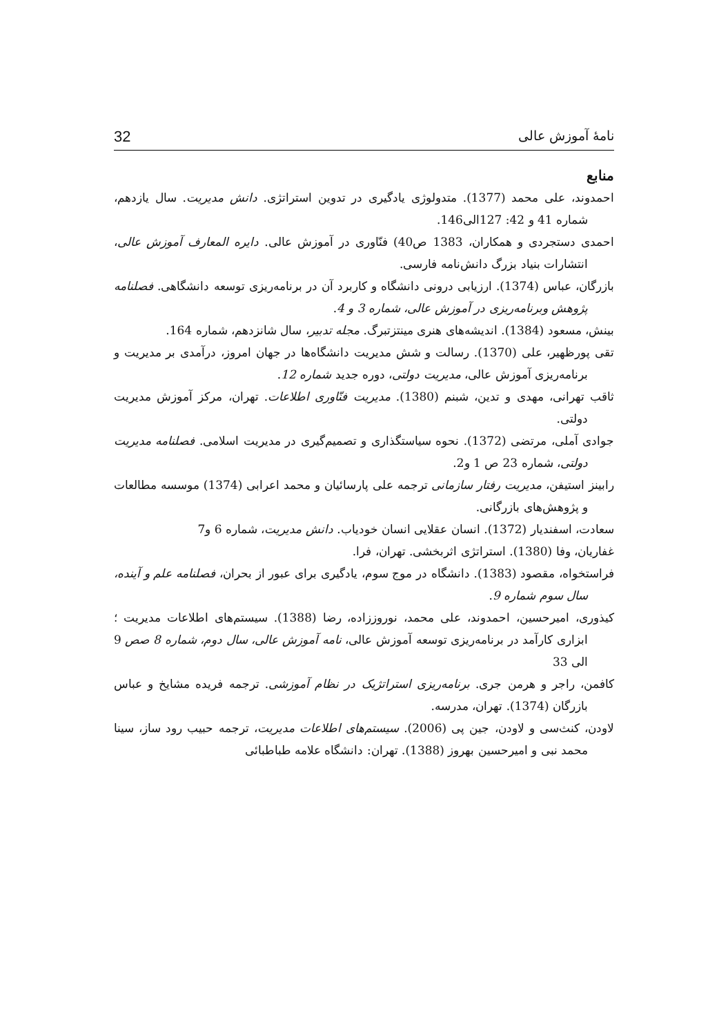نامهٔ آموزش عالی 32
منابع
احمدوند، علی محمد (1377). متدولوژی یادگیری در تدوین استراتژی. دانش مدیریت. سال یازدهم، شماره 41 و 42: 127الی146.
احمدی دستجردی و همکاران، 1383 ص40) فنّاوری در آموزش عالی. دایره المعارف آموزش عالی، انتشارات بنیاد بزرگ دانش‌نامه فارسی.
بازرگان، عباس (1374). ارزیابی درونی دانشگاه و کاربرد آن در برنامه‌ریزی توسعه دانشگاهی. فصلنامه پژوهش وبرنامه‌ریزی در آموزش عالی، شماره 3 و 4.
بینش، مسعود (1384). اندیشه‌های هنری مینتزتبرگ. مجله تدبیر، سال شانزدهم، شماره 164.
تقی پورظهیر، علی (1370). رسالت و شش مدیریت دانشگاه‌ها در جهان امروز، درآمدی بر مدیریت و برنامه‌ریزی آموزش عالی، مدیریت دولتی، دوره جدید شماره 12.
ثاقب تهرانی، مهدی و تدین، شبنم (1380). مدیریت فنّاوری اطلاعات. تهران، مرکز آموزش مدیریت دولتی.
جوادی آملی، مرتضی (1372). نحوه سیاستگذاری و تصمیم‌گیری در مدیریت اسلامی. فصلنامه مدیریت دولتی، شماره 23 ص 1 و2.
رابینز استیفن، مدیریت رفتار سازمانی ترجمه علی پارسائیان و محمد اعرابی (1374) موسسه مطالعات و پژوهش‌های بازرگانی.
سعادت، اسفندیار (1372). انسان عقلایی انسان خودیاب. دانش مدیریت، شماره 6 و7
غفاریان، وفا (1380). استراتژی اثربخشی. تهران، فرا.
فراستخواه، مقصود (1383). دانشگاه در موج سوم، یادگیری برای عبور از بحران، فصلنامه علم و آینده، سال سوم شماره 9.
کیذوری، امیرحسین، احمدوند، علی محمد، نوروززاده، رضا (1388). سیستم‌های اطلاعات مدیریت ؛ ابزاری کارآمد در برنامه‌ریزی توسعه آموزش عالی، نامه آموزش عالی، سال دوم، شماره 8 صص 9 الی 33
کافمن، راجر و هرمن جری. برنامه‌ریزی استراتژیک در نظام آموزشی. ترجمه فریده مشایخ و عباس بازرگان (1374). تهران، مدرسه.
لاودن، کنث‌سی و لاودن، جین پی (2006). سیستم‌های اطلاعات مدیریت، ترجمه حبیب رود ساز، سینا محمد نبی و امیرحسین بهروز (1388). تهران: دانشگاه علامه طباطبائی